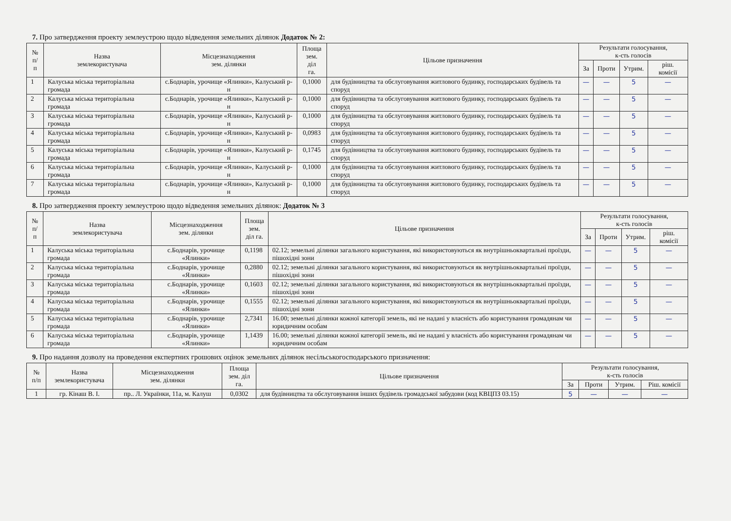7. Про затвердження проекту землеустрою щодо відведення земельних ділянок Додаток № 2:
| № п/п | Назва землекористувача | Місцезнаходження зем. ділянки | Площа зем. діл га. | Цільове призначення | Результати голосування, к-сть голосів | | | |
| --- | --- | --- | --- | --- | --- | --- | --- | --- |
| | | | | | За | Проти | Утрим. | ріш. комісії |
| 1 | Калуська міська територіальна громада | с.Боднарів, урочище «Ялинки», Калуський р-н | 0,1000 | для будівництва та обслуговування житлового будинку, господарських будівель та споруд | — | — | 5 | — |
| 2 | Калуська міська територіальна громада | с.Боднарів, урочище «Ялинки», Калуський р-н | 0,1000 | для будівництва та обслуговування житлового будинку, господарських будівель та споруд | — | — | 5 | — |
| 3 | Калуська міська територіальна громада | с.Боднарів, урочище «Ялинки», Калуський р-н | 0,1000 | для будівництва та обслуговування житлового будинку, господарських будівель та споруд | — | — | 5 | — |
| 4 | Калуська міська територіальна громада | с.Боднарів, урочище «Ялинки», Калуський р-н | 0,0983 | для будівництва та обслуговування житлового будинку, господарських будівель та споруд | — | — | 5 | — |
| 5 | Калуська міська територіальна громада | с.Боднарів, урочище «Ялинки», Калуський р-н | 0,1745 | для будівництва та обслуговування житлового будинку, господарських будівель та споруд | — | — | 5 | — |
| 6 | Калуська міська територіальна громада | с.Боднарів, урочище «Ялинки», Калуський р-н | 0,1000 | для будівництва та обслуговування житлового будинку, господарських будівель та споруд | — | — | 5 | — |
| 7 | Калуська міська територіальна громада | с.Боднарів, урочище «Ялинки», Калуський р-н | 0,1000 | для будівництва та обслуговування житлового будинку, господарських будівель та споруд | — | — | 5 | — |
8. Про затвердження проекту землеустрою щодо відведення земельних ділянок: Додаток № 3
| № п/п | Назва землекористувача | Місцезнаходження зем. ділянки | Площа зем. діл га. | Цільове призначення | Результати голосування, к-сть голосів | | | |
| --- | --- | --- | --- | --- | --- | --- | --- | --- |
| | | | | | За | Проти | Утрим. | ріш. комісії |
| 1 | Калуська міська територіальна громада | с.Боднарів, урочище «Ялинки» | 0,1198 | 02.12; земельні ділянки загального користування, які використовуються як внутрішньоквартальні проїзди, пішохідні зони | — | — | 5 | — |
| 2 | Калуська міська територіальна громада | с.Боднарів, урочище «Ялинки» | 0,2880 | 02.12; земельні ділянки загального користування, які використовуються як внутрішньоквартальні проїзди, пішохідні зони | — | — | 5 | — |
| 3 | Калуська міська територіальна громада | с.Боднарів, урочище «Ялинки» | 0,1603 | 02.12; земельні ділянки загального користування, які використовуються як внутрішньоквартальні проїзди, пішохідні зони | — | — | 5 | — |
| 4 | Калуська міська територіальна громада | с.Боднарів, урочище «Ялинки» | 0,1555 | 02.12; земельні ділянки загального користування, які використовуються як внутрішньоквартальні проїзди, пішохідні зони | — | — | 5 | — |
| 5 | Калуська міська територіальна громада | с.Боднарів, урочище «Ялинки» | 2,7341 | 16.00; земельні ділянки кожної категорії земель, які не надані у власність або користування громадянам чи юридичним особам | — | — | 5 | — |
| 6 | Калуська міська територіальна громада | с.Боднарів, урочище «Ялинки» | 1,1439 | 16.00; земельні ділянки кожної категорії земель, які не надані у власність або користування громадянам чи юридичним особам | — | — | 5 | — |
9. Про надання дозволу на проведення експертних грошових оцінок земельних ділянок несільськогосподарського призначення:
| № п/п | Назва землекористувача | Місцезнаходження зем. ділянки | Площа зем. діл га. | Цільове призначення | Результати голосування, к-сть голосів | | | |
| --- | --- | --- | --- | --- | --- | --- | --- | --- |
| | | | | | За | Проти | Утрим. | Ріш. комісії |
| 1 | гр. Кінаш В. І. | пр.. Л. Українки, 11а, м. Калуш | 0,0302 | для будівництва та обслуговування інших будівель громадської забудови (код КВЦПЗ 03.15) | 5 | — | — | — |